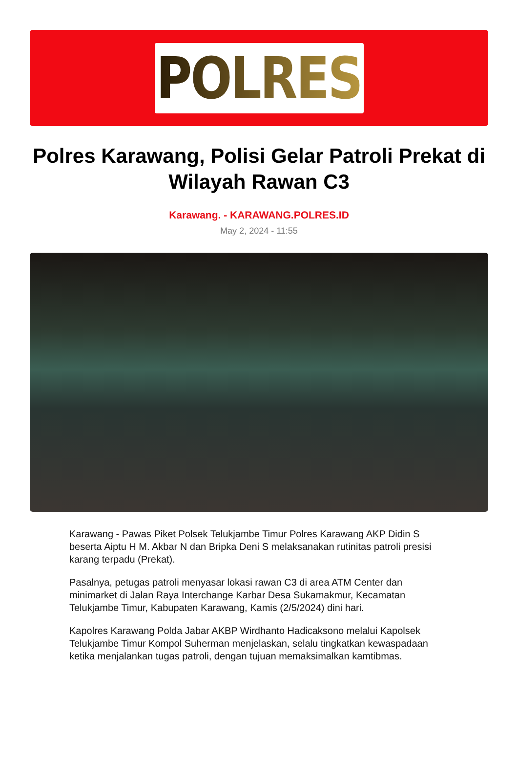POLRES
Polres Karawang, Polisi Gelar Patroli Prekat di Wilayah Rawan C3
Karawang. - KARAWANG.POLRES.ID
May 2, 2024 - 11:55
Karawang - Pawas Piket Polsek Telukjambe Timur Polres Karawang AKP Didin S beserta Aiptu H M. Akbar N dan Bripka Deni S melaksanakan rutinitas patroli presisi karang terpadu (Prekat).
Pasalnya, petugas patroli menyasar lokasi rawan C3 di area ATM Center dan minimarket di Jalan Raya Interchange Karbar Desa Sukamakmur, Kecamatan Telukjambe Timur, Kabupaten Karawang, Kamis (2/5/2024) dini hari.
Kapolres Karawang Polda Jabar AKBP Wirdhanto Hadicaksono melalui Kapolsek Telukjambe Timur Kompol Suherman menjelaskan, selalu tingkatkan kewaspadaan ketika menjalankan tugas patroli, dengan tujuan memaksimalkan kamtibmas.